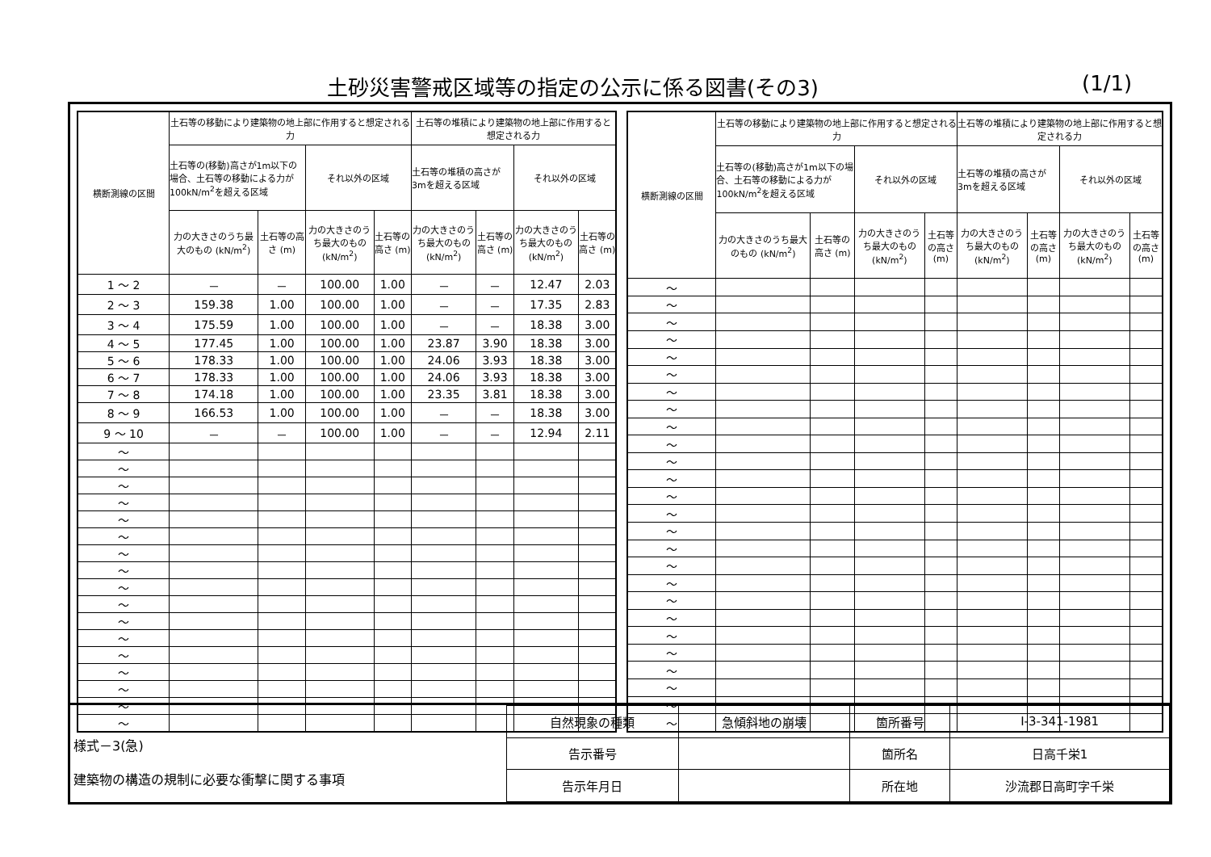土砂災害警戒区域等の指定の公示に係る図書(その3)
(1/1)
| 横断測線の区間 | 土石等の移動により建築物の地上部に作用すると想定される力 | | | | 土石等の堆積により建築物の地上部に作用すると想定される力 | | | |
| --- | --- | --- | --- | --- | --- | --- | --- | --- |
| | 土石等の(移動)高さが1m以下の場合、土石等の移動による力が100kN/m<sup>2</sup>を超える区域 | | それ以外の区域 | | 土石等の堆積の高さが3mを超える区域 | | それ以外の区域 | |
| | 力の大きさのうち最大のもの (kN/m<sup>2</sup>) | 土石等の高さ (m) | 力の大きさのうち最大のもの (kN/m<sup>2</sup>) | 土石等の高さ (m) | 力の大きさのうち最大のもの (kN/m<sup>2</sup>) | 土石等の高さ (m) | 力の大きさのうち最大のもの (kN/m<sup>2</sup>) | 土石等の高さ (m) |
| 1 ～ 2 | － | － | 100.00 | 1.00 | － | － | 12.47 | 2.03 |
| 2 ～ 3 | 159.38 | 1.00 | 100.00 | 1.00 | － | － | 17.35 | 2.83 |
| 3 ～ 4 | 175.59 | 1.00 | 100.00 | 1.00 | － | － | 18.38 | 3.00 |
| 4 ～ 5 | 177.45 | 1.00 | 100.00 | 1.00 | 23.87 | 3.90 | 18.38 | 3.00 |
| 5 ～ 6 | 178.33 | 1.00 | 100.00 | 1.00 | 24.06 | 3.93 | 18.38 | 3.00 |
| 6 ～ 7 | 178.33 | 1.00 | 100.00 | 1.00 | 24.06 | 3.93 | 18.38 | 3.00 |
| 7 ～ 8 | 174.18 | 1.00 | 100.00 | 1.00 | 23.35 | 3.81 | 18.38 | 3.00 |
| 8 ～ 9 | 166.53 | 1.00 | 100.00 | 1.00 | － | － | 18.38 | 3.00 |
| 9 ～ 10 | － | － | 100.00 | 1.00 | － | － | 12.94 | 2.11 |
| ～ | | | | | | | | |
| ～ | | | | | | | | |
| ～ | | | | | | | | |
| ～ | | | | | | | | |
| ～ | | | | | | | | |
| ～ | | | | | | | | |
| ～ | | | | | | | | |
| ～ | | | | | | | | |
| ～ | | | | | | | | |
| ～ | | | | | | | | |
| ～ | | | | | | | | |
| ～ | | | | | | | | |
| ～ | | | | | | | | |
| ～ | | | | | | | | |
| ～ | | | | | | | | |
| ～ | | | | | | | | |
| ～ | | | | | | | | |
| 横断測線の区間 | 土石等の移動により建築物の地上部に作用すると想定される力 | | | | 土石等の堆積により建築物の地上部に作用すると想定される力 | | | |
| --- | --- | --- | --- | --- | --- | --- | --- | --- |
| | 土石等の(移動)高さが1m以下の場合、土石等の移動による力が100kN/m<sup>2</sup>を超える区域 | | それ以外の区域 | | 土石等の堆積の高さが3mを超える区域 | | それ以外の区域 | |
| | 力の大きさのうち最大のもの (kN/m<sup>2</sup>) | 土石等の高さ (m) | 力の大きさのうち最大のもの (kN/m<sup>2</sup>) | 土石等の高さ (m) | 力の大きさのうち最大のもの (kN/m<sup>2</sup>) | 土石等の高さ (m) | 力の大きさのうち最大のもの (kN/m<sup>2</sup>) | 土石等の高さ (m) |
| ～ | | | | | | | | |
| ～ | | | | | | | | |
| ～ | | | | | | | | |
| ～ | | | | | | | | |
| ～ | | | | | | | | |
| ～ | | | | | | | | |
| ～ | | | | | | | | |
| ～ | | | | | | | | |
| ～ | | | | | | | | |
| ～ | | | | | | | | |
| ～ | | | | | | | | |
| ～ | | | | | | | | |
| ～ | | | | | | | | |
| ～ | | | | | | | | |
| ～ | | | | | | | | |
| ～ | | | | | | | | |
| ～ | | | | | | | | |
| ～ | | | | | | | | |
| ～ | | | | | | | | |
| ～ | | | | | | | | |
| ～ | | | | | | | | |
| ～ | | | | | | | | |
| ～ | | | | | | | | |
| ～ | | | | | | | | |
| ～ | | | | | | | | |
| ～ | | | | | | | | |
様式－3(急)
建築物の構造の規制に必要な衝撃に関する事項
| 自然現象の種類 | 急傾斜地の崩壊 | 箇所番号 | I-3-341-1981 |
| 告示番号 | | 箇所名 | 日高千栄1 |
| 告示年月日 | | 所在地 | 沙流郡日高町字千栄 |